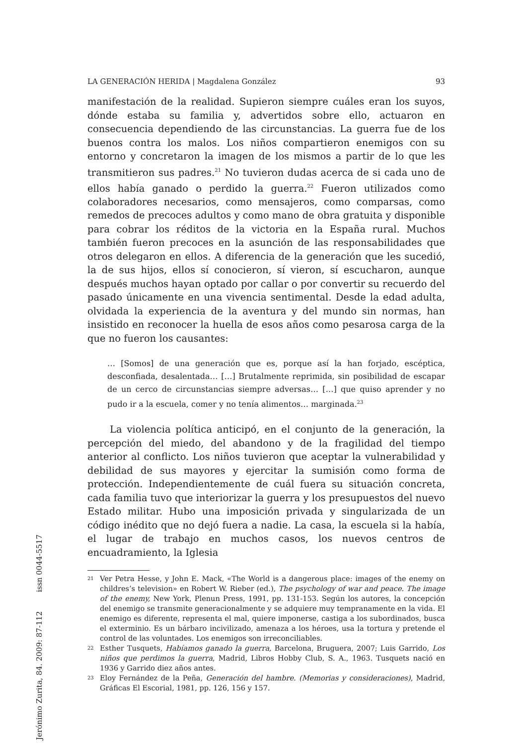LA GENERACIÓN HERIDA | Magdalena González 93
manifestación de la realidad. Supieron siempre cuáles eran los suyos, dónde estaba su familia y, advertidos sobre ello, actuaron en consecuencia dependiendo de las circunstancias. La guerra fue de los buenos contra los malos. Los niños compartieron enemigos con su entorno y concretaron la imagen de los mismos a partir de lo que les transmitieron sus padres.<sup>21</sup> No tuvieron dudas acerca de si cada uno de ellos había ganado o perdido la guerra.<sup>22</sup> Fueron utilizados como colaboradores necesarios, como mensajeros, como comparsas, como remedos de precoces adultos y como mano de obra gratuita y disponible para cobrar los réditos de la victoria en la España rural. Muchos también fueron precoces en la asunción de las responsabilidades que otros delegaron en ellos. A diferencia de la generación que les sucedió, la de sus hijos, ellos sí conocieron, sí vieron, sí escucharon, aunque después muchos hayan optado por callar o por convertir su recuerdo del pasado únicamente en una vivencia sentimental. Desde la edad adulta, olvidada la experiencia de la aventura y del mundo sin normas, han insistido en reconocer la huella de esos años como pesarosa carga de la que no fueron los causantes:
… [Somos] de una generación que es, porque así la han forjado, escéptica, desconfiada, desalentada… […] Brutalmente reprimida, sin posibilidad de escapar de un cerco de circunstancias siempre adversas… […] que quiso aprender y no pudo ir a la escuela, comer y no tenía alimentos… marginada.<sup>23</sup>
La violencia política anticipó, en el conjunto de la generación, la percepción del miedo, del abandono y de la fragilidad del tiempo anterior al conflicto. Los niños tuvieron que aceptar la vulnerabilidad y debilidad de sus mayores y ejercitar la sumisión como forma de protección. Independientemente de cuál fuera su situación concreta, cada familia tuvo que interiorizar la guerra y los presupuestos del nuevo Estado militar. Hubo una imposición privada y singularizada de un código inédito que no dejó fuera a nadie. La casa, la escuela si la había, el lugar de trabajo en muchos casos, los nuevos centros de encuadramiento, la Iglesia
21 Ver Petra Hesse, y John E. Mack, «The World is a dangerous place: images of the enemy on childres’s television» en Robert W. Rieber (ed.), The psychology of war and peace. The image of the enemy, New York, Plenun Press, 1991, pp. 131-153. Según los autores, la concepción del enemigo se transmite generacionalmente y se adquiere muy tempranamente en la vida. El enemigo es diferente, representa el mal, quiere imponerse, castiga a los subordinados, busca el exterminio. Es un bárbaro incivilizado, amenaza a los héroes, usa la tortura y pretende el control de las voluntades. Los enemigos son irreconciliables.
22 Esther Tusquets, Habíamos ganado la guerra, Barcelona, Bruguera, 2007; Luis Garrido, Los niños que perdimos la guerra, Madrid, Libros Hobby Club, S. A., 1963. Tusquets nació en 1936 y Garrido diez años antes.
23 Eloy Fernández de la Peña, Generación del hambre. (Memorias y consideraciones), Madrid, Gráficas El Escorial, 1981, pp. 126, 156 y 157.
Jerónimo Zurita, 84. 2009: 87-112 issn 0044-5517